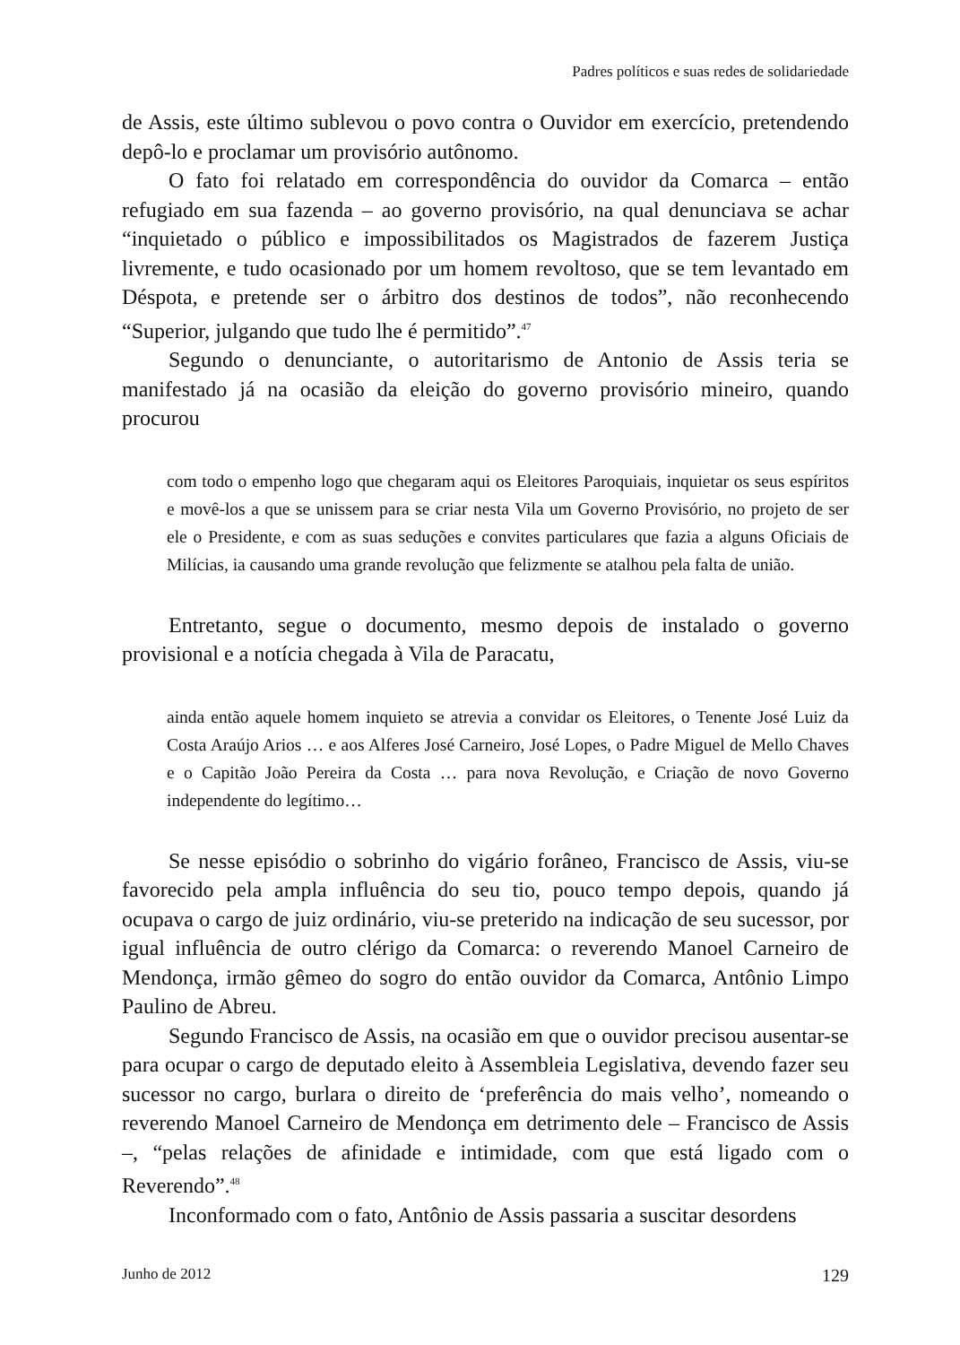Padres políticos e suas redes de solidariedade
de Assis, este último sublevou o povo contra o Ouvidor em exercício, pretendendo depô-lo e proclamar um provisório autônomo.
O fato foi relatado em correspondência do ouvidor da Comarca – então refugiado em sua fazenda – ao governo provisório, na qual denunciava se achar “inquietado o público e impossibilitados os Magistrados de fazerem Justiça livremente, e tudo ocasionado por um homem revoltoso, que se tem levantado em Déspota, e pretende ser o árbitro dos destinos de todos”, não reconhecendo “Superior, julgando que tudo lhe é permitido”.<sup>47</sup>
Segundo o denunciante, o autoritarismo de Antonio de Assis teria se manifestado já na ocasião da eleição do governo provisório mineiro, quando procurou
com todo o empenho logo que chegaram aqui os Eleitores Paroquiais, inquietar os seus espíritos e movê-los a que se unissem para se criar nesta Vila um Governo Provisório, no projeto de ser ele o Presidente, e com as suas seduções e convites particulares que fazia a alguns Oficiais de Milícias, ia causando uma grande revolução que felizmente se atalhou pela falta de união.
Entretanto, segue o documento, mesmo depois de instalado o governo provisional e a notícia chegada à Vila de Paracatu,
ainda então aquele homem inquieto se atrevia a convidar os Eleitores, o Tenente José Luiz da Costa Araújo Arios … e aos Alferes José Carneiro, José Lopes, o Padre Miguel de Mello Chaves e o Capitão João Pereira da Costa … para nova Revolução, e Criação de novo Governo independente do legítimo…
Se nesse episódio o sobrinho do vigário forâneo, Francisco de Assis, viu-se favorecido pela ampla influência do seu tio, pouco tempo depois, quando já ocupava o cargo de juiz ordinário, viu-se preterido na indicação de seu sucessor, por igual influência de outro clérigo da Comarca: o reverendo Manoel Carneiro de Mendonça, irmão gêmeo do sogro do então ouvidor da Comarca, Antônio Limpo Paulino de Abreu.
Segundo Francisco de Assis, na ocasião em que o ouvidor precisou ausentar-se para ocupar o cargo de deputado eleito à Assembleia Legislativa, devendo fazer seu sucessor no cargo, burlara o direito de ‘preferência do mais velho’, nomeando o reverendo Manoel Carneiro de Mendonça em detrimento dele – Francisco de Assis –, “pelas relações de afinidade e intimidade, com que está ligado com o Reverendo”.<sup>48</sup>
Inconformado com o fato, Antônio de Assis passaria a suscitar desordens
Junho de 2012 129